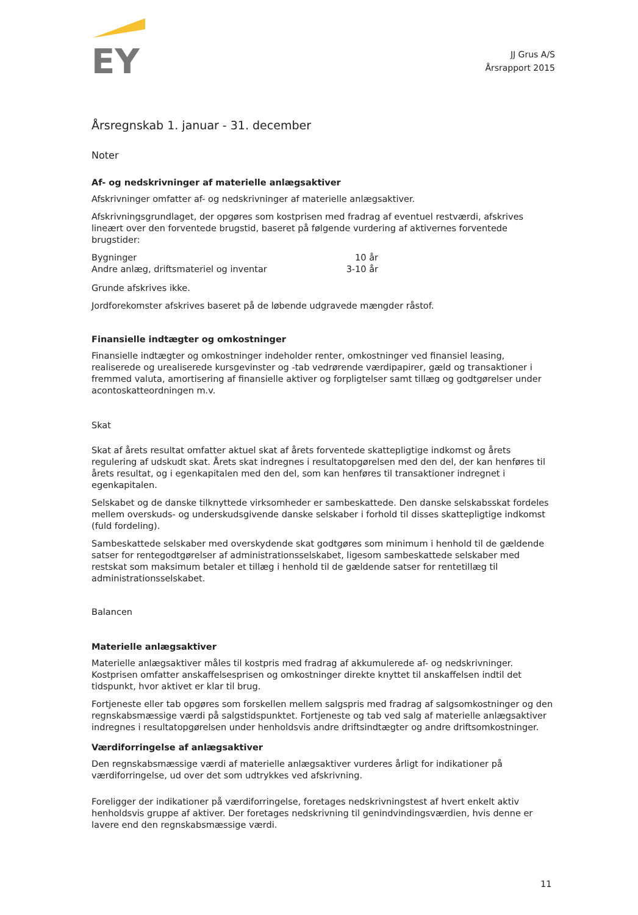EY
JJ Grus A/S
Årsrapport 2015
Årsregnskab 1. januar - 31. december
Noter
Af- og nedskrivninger af materielle anlægsaktiver
Afskrivninger omfatter af- og nedskrivninger af materielle anlægsaktiver.
Afskrivningsgrundlaget, der opgøres som kostprisen med fradrag af eventuel restværdi, afskrives lineært over den forventede brugstid, baseret på følgende vurdering af aktivernes forventede brugstider:
| Bygninger | 10 år |
| Andre anlæg, driftsmateriel og inventar | 3-10 år |
Grunde afskrives ikke.
Jordforekomster afskrives baseret på de løbende udgravede mængder råstof.
Finansielle indtægter og omkostninger
Finansielle indtægter og omkostninger indeholder renter, omkostninger ved finansiel leasing, realiserede og urealiserede kursgevinster og -tab vedrørende værdipapirer, gæld og transaktioner i fremmed valuta, amortisering af finansielle aktiver og forpligtelser samt tillæg og godtgørelser under acontoskatteordningen m.v.
Skat
Skat af årets resultat omfatter aktuel skat af årets forventede skattepligtige indkomst og årets regulering af udskudt skat. Årets skat indregnes i resultatopgørelsen med den del, der kan henføres til årets resultat, og i egenkapitalen med den del, som kan henføres til transaktioner indregnet i egenkapitalen.
Selskabet og de danske tilknyttede virksomheder er sambeskattede. Den danske selskabsskat fordeles mellem overskuds- og underskudsgivende danske selskaber i forhold til disses skattepligtige indkomst (fuld fordeling).
Sambeskattede selskaber med overskydende skat godtgøres som minimum i henhold til de gældende satser for rentegodtgørelser af administrationsselskabet, ligesom sambeskattede selskaber med restskat som maksimum betaler et tillæg i henhold til de gældende satser for rentetillæg til administrationsselskabet.
Balancen
Materielle anlægsaktiver
Materielle anlægsaktiver måles til kostpris med fradrag af akkumulerede af- og nedskrivninger. Kostprisen omfatter anskaffelsesprisen og omkostninger direkte knyttet til anskaffelsen indtil det tidspunkt, hvor aktivet er klar til brug.
Fortjeneste eller tab opgøres som forskellen mellem salgspris med fradrag af salgsomkostninger og den regnskabsmæssige værdi på salgstidspunktet. Fortjeneste og tab ved salg af materielle anlægsaktiver indregnes i resultatopgørelsen under henholdsvis andre driftsindtægter og andre driftsomkostninger.
Værdiforringelse af anlægsaktiver
Den regnskabsmæssige værdi af materielle anlægsaktiver vurderes årligt for indikationer på værdiforringelse, ud over det som udtrykkes ved afskrivning.
Foreligger der indikationer på værdiforringelse, foretages nedskrivningstest af hvert enkelt aktiv henholdsvis gruppe af aktiver. Der foretages nedskrivning til genindvindingsværdien, hvis denne er lavere end den regnskabsmæssige værdi.
11